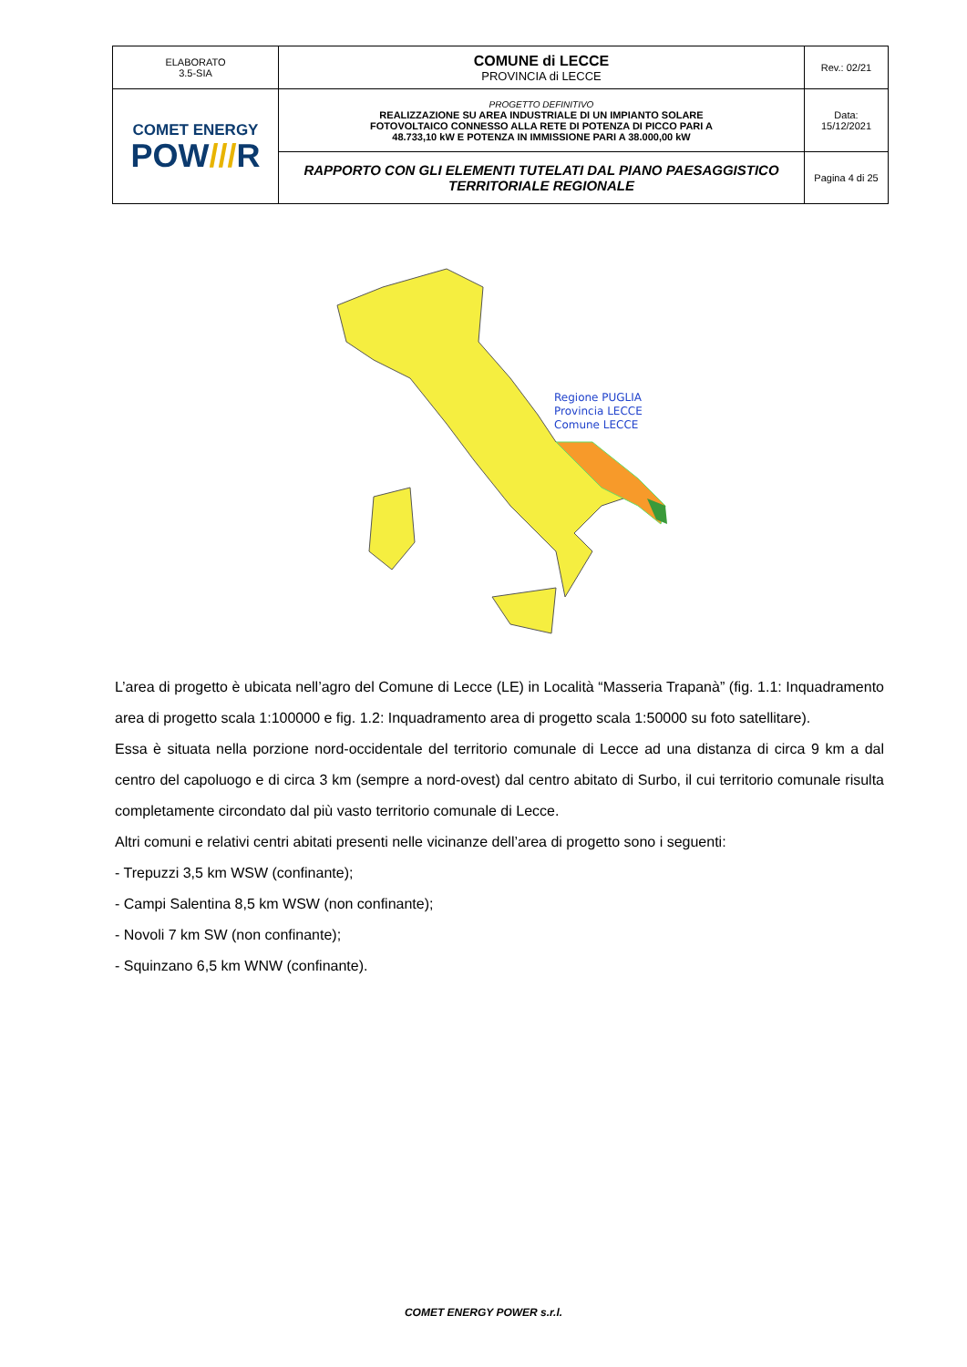| ELABORATO 3.5-SIA | COMUNE di LECCE PROVINCIA di LECCE | Rev.: 02/21 |
| COMET ENERGY POW /// R | PROGETTO DEFINITIVO REALIZZAZIONE SU AREA INDUSTRIALE DI UN IMPIANTO SOLARE FOTOVOLTAICO CONNESSO ALLA RETE DI POTENZA DI PICCO PARI A 48.733,10 kW E POTENZA IN IMMISSIONE PARI A 38.000,00 kW | Data: 15/12/2021 |
| | RAPPORTO CON GLI ELEMENTI TUTELATI DAL PIANO PAESAGGISTICO TERRITORIALE REGIONALE | Pagina 4 di 25 |
Regione PUGLIA
Provincia LECCE
Comune LECCE
L’area di progetto è ubicata nell’agro del Comune di Lecce (LE) in Località “Masseria Trapanà” (fig. 1.1: Inquadramento area di progetto scala 1:100000 e fig. 1.2: Inquadramento area di progetto scala 1:50000 su foto satellitare).
Essa è situata nella porzione nord-occidentale del territorio comunale di Lecce ad una distanza di circa 9 km a dal centro del capoluogo e di circa 3 km (sempre a nord-ovest) dal centro abitato di Surbo, il cui territorio comunale risulta completamente circondato dal più vasto territorio comunale di Lecce.
Altri comuni e relativi centri abitati presenti nelle vicinanze dell’area di progetto sono i seguenti:
- Trepuzzi 3,5 km WSW (confinante);
- Campi Salentina 8,5 km WSW (non confinante);
- Novoli 7 km SW (non confinante);
- Squinzano 6,5 km WNW (confinante).
COMET ENERGY POWER s.r.l.